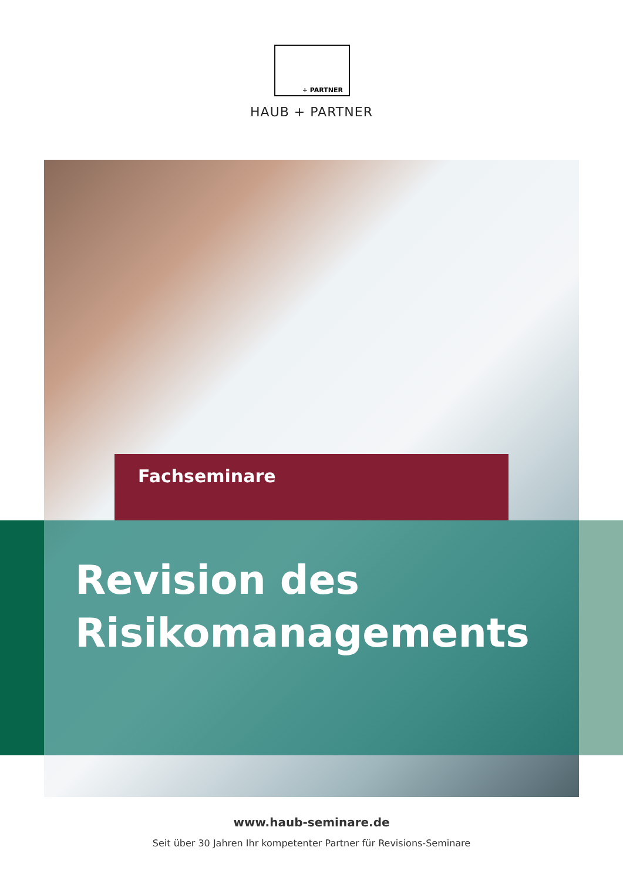+ PARTNER
HAUB + PARTNER
Fachseminare
Revision des
Risikomanagements
www.haub-seminare.de
Seit über 30 Jahren Ihr kompetenter Partner für Revisions-Seminare